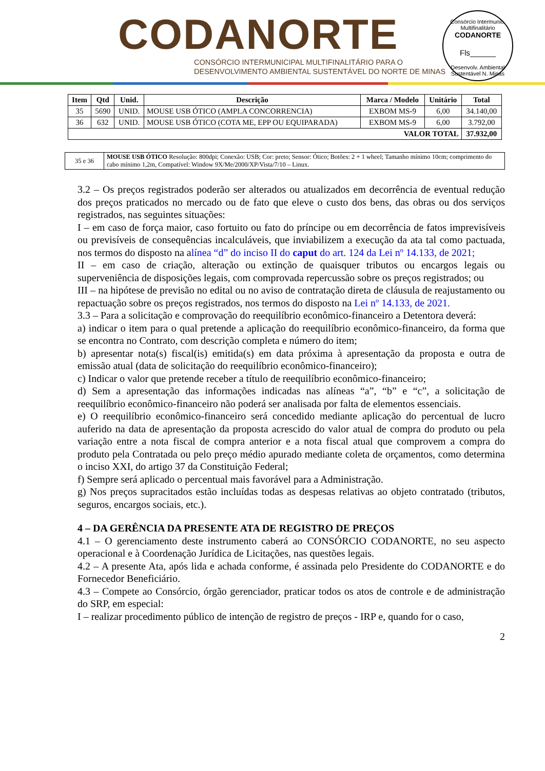CODANORTE
CONSÓRCIO INTERMUNICIPAL MULTIFINALITÁRIO PARA O
DESENVOLVIMENTO AMBIENTAL SUSTENTÁVEL DO NORTE DE MINAS
Consórcio Intermunic. Multifinalitário
CODANORTE
Fls______
Desenvolv. Ambiental Sustentável N. Minas
| Item | Qtd | Unid. | Descrição | Marca / Modelo | Unitário | Total |
| --- | --- | --- | --- | --- | --- | --- |
| 35 | 5690 | UNID. | MOUSE USB ÓTICO (AMPLA CONCORRENCIA) | EXBOM MS-9 | 6,00 | 34.140,00 |
| 36 | 632 | UNID. | MOUSE USB ÓTICO (COTA ME, EPP OU EQUIPARADA) | EXBOM MS-9 | 6,00 | 3.792,00 |
| VALOR TOTAL | | | | | | 37.932,00 |
| 35 e 36 | MOUSE USB ÓTICO Resolução: 800dpi; Conexão: USB; Cor: preto; Sensor: Ótico; Botões: 2 + 1 wheel; Tamanho mínimo 10cm; comprimento do cabo mínimo 1,2m, Compatível: Window 9X/Me/2000/XP/Vista/7/10 – Linux. |
3.2 – Os preços registrados poderão ser alterados ou atualizados em decorrência de eventual redução dos preços praticados no mercado ou de fato que eleve o custo dos bens, das obras ou dos serviços registrados, nas seguintes situações:
I – em caso de força maior, caso fortuito ou fato do príncipe ou em decorrência de fatos imprevisíveis ou previsíveis de consequências incalculáveis, que inviabilizem a execução da ata tal como pactuada, nos termos do disposto na alínea “d” do inciso II do caput do art. 124 da Lei nº 14.133, de 2021;
II – em caso de criação, alteração ou extinção de quaisquer tributos ou encargos legais ou superveniência de disposições legais, com comprovada repercussão sobre os preços registrados; ou
III – na hipótese de previsão no edital ou no aviso de contratação direta de cláusula de reajustamento ou repactuação sobre os preços registrados, nos termos do disposto na Lei nº 14.133, de 2021.
3.3 – Para a solicitação e comprovação do reequilíbrio econômico-financeiro a Detentora deverá:
a) indicar o item para o qual pretende a aplicação do reequilíbrio econômico-financeiro, da forma que se encontra no Contrato, com descrição completa e número do item;
b) apresentar nota(s) fiscal(is) emitida(s) em data próxima à apresentação da proposta e outra de emissão atual (data de solicitação do reequilíbrio econômico-financeiro);
c) Indicar o valor que pretende receber a título de reequilíbrio econômico-financeiro;
d) Sem a apresentação das informações indicadas nas alíneas “a”, “b” e “c”, a solicitação de reequilíbrio econômico-financeiro não poderá ser analisada por falta de elementos essenciais.
e) O reequilíbrio econômico-financeiro será concedido mediante aplicação do percentual de lucro auferido na data de apresentação da proposta acrescido do valor atual de compra do produto ou pela variação entre a nota fiscal de compra anterior e a nota fiscal atual que comprovem a compra do produto pela Contratada ou pelo preço médio apurado mediante coleta de orçamentos, como determina o inciso XXI, do artigo 37 da Constituição Federal;
f) Sempre será aplicado o percentual mais favorável para a Administração.
g) Nos preços supracitados estão incluídas todas as despesas relativas ao objeto contratado (tributos, seguros, encargos sociais, etc.).
4 – DA GERÊNCIA DA PRESENTE ATA DE REGISTRO DE PREÇOS
4.1 – O gerenciamento deste instrumento caberá ao CONSÓRCIO CODANORTE, no seu aspecto operacional e à Coordenação Jurídica de Licitações, nas questões legais.
4.2 – A presente Ata, após lida e achada conforme, é assinada pelo Presidente do CODANORTE e do Fornecedor Beneficiário.
4.3 – Compete ao Consórcio, órgão gerenciador, praticar todos os atos de controle e de administração do SRP, em especial:
I – realizar procedimento público de intenção de registro de preços - IRP e, quando for o caso,
2